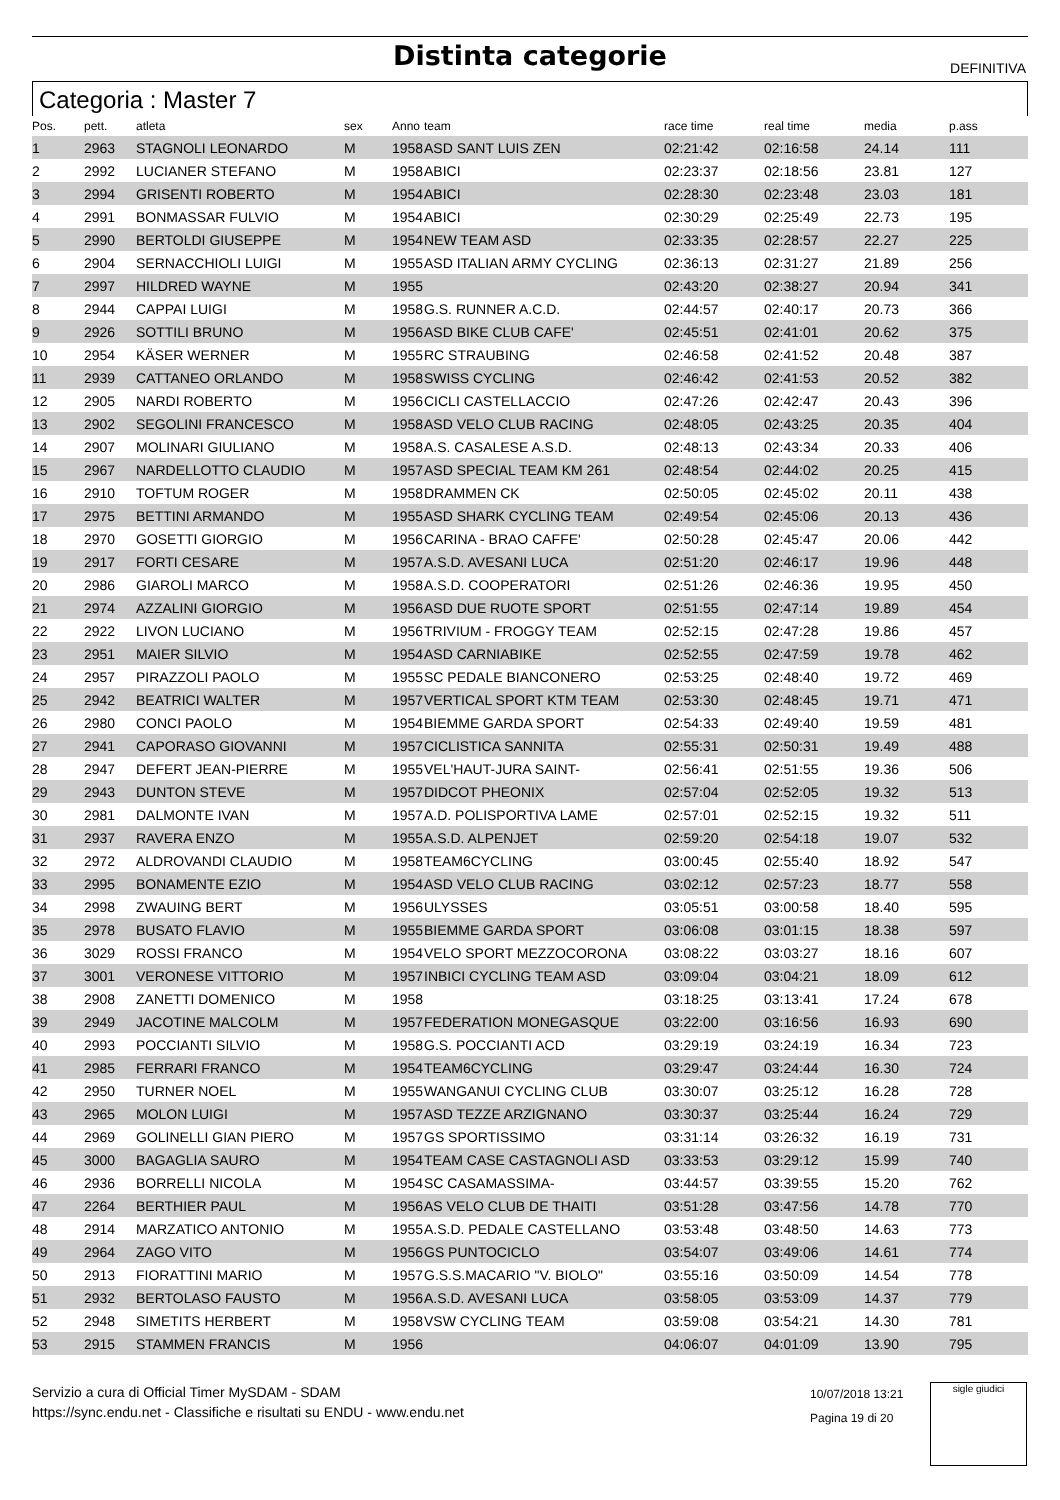Distinta categorie
DEFINITIVA
Categoria : Master 7
| Pos. | pett. | atleta | sex | Anno | team | race time | real time | media | p.ass |
| --- | --- | --- | --- | --- | --- | --- | --- | --- | --- |
| 1 | 2963 | STAGNOLI LEONARDO | M | 1958 | ASD SANT LUIS ZEN | 02:21:42 | 02:16:58 | 24.14 | 111 |
| 2 | 2992 | LUCIANER STEFANO | M | 1958 | ABICI | 02:23:37 | 02:18:56 | 23.81 | 127 |
| 3 | 2994 | GRISENTI ROBERTO | M | 1954 | ABICI | 02:28:30 | 02:23:48 | 23.03 | 181 |
| 4 | 2991 | BONMASSAR FULVIO | M | 1954 | ABICI | 02:30:29 | 02:25:49 | 22.73 | 195 |
| 5 | 2990 | BERTOLDI GIUSEPPE | M | 1954 | NEW TEAM ASD | 02:33:35 | 02:28:57 | 22.27 | 225 |
| 6 | 2904 | SERNACCHIOLI LUIGI | M | 1955 | ASD ITALIAN ARMY CYCLING | 02:36:13 | 02:31:27 | 21.89 | 256 |
| 7 | 2997 | HILDRED WAYNE | M | 1955 | | 02:43:20 | 02:38:27 | 20.94 | 341 |
| 8 | 2944 | CAPPAI LUIGI | M | 1958 | G.S. RUNNER A.C.D. | 02:44:57 | 02:40:17 | 20.73 | 366 |
| 9 | 2926 | SOTTILI BRUNO | M | 1956 | ASD BIKE CLUB CAFE' | 02:45:51 | 02:41:01 | 20.62 | 375 |
| 10 | 2954 | KÄSER WERNER | M | 1955 | RC STRAUBING | 02:46:58 | 02:41:52 | 20.48 | 387 |
| 11 | 2939 | CATTANEO ORLANDO | M | 1958 | SWISS CYCLING | 02:46:42 | 02:41:53 | 20.52 | 382 |
| 12 | 2905 | NARDI ROBERTO | M | 1956 | CICLI CASTELLACCIO | 02:47:26 | 02:42:47 | 20.43 | 396 |
| 13 | 2902 | SEGOLINI FRANCESCO | M | 1958 | ASD VELO CLUB RACING | 02:48:05 | 02:43:25 | 20.35 | 404 |
| 14 | 2907 | MOLINARI GIULIANO | M | 1958 | A.S. CASALESE A.S.D. | 02:48:13 | 02:43:34 | 20.33 | 406 |
| 15 | 2967 | NARDELLOTTO CLAUDIO | M | 1957 | ASD SPECIAL TEAM KM 261 | 02:48:54 | 02:44:02 | 20.25 | 415 |
| 16 | 2910 | TOFTUM ROGER | M | 1958 | DRAMMEN CK | 02:50:05 | 02:45:02 | 20.11 | 438 |
| 17 | 2975 | BETTINI ARMANDO | M | 1955 | ASD SHARK CYCLING TEAM | 02:49:54 | 02:45:06 | 20.13 | 436 |
| 18 | 2970 | GOSETTI GIORGIO | M | 1956 | CARINA - BRAO CAFFE' | 02:50:28 | 02:45:47 | 20.06 | 442 |
| 19 | 2917 | FORTI CESARE | M | 1957 | A.S.D. AVESANI LUCA | 02:51:20 | 02:46:17 | 19.96 | 448 |
| 20 | 2986 | GIAROLI MARCO | M | 1958 | A.S.D. COOPERATORI | 02:51:26 | 02:46:36 | 19.95 | 450 |
| 21 | 2974 | AZZALINI GIORGIO | M | 1956 | ASD DUE RUOTE SPORT | 02:51:55 | 02:47:14 | 19.89 | 454 |
| 22 | 2922 | LIVON LUCIANO | M | 1956 | TRIVIUM - FROGGY TEAM | 02:52:15 | 02:47:28 | 19.86 | 457 |
| 23 | 2951 | MAIER SILVIO | M | 1954 | ASD CARNIABIKE | 02:52:55 | 02:47:59 | 19.78 | 462 |
| 24 | 2957 | PIRAZZOLI PAOLO | M | 1955 | SC PEDALE BIANCONERO | 02:53:25 | 02:48:40 | 19.72 | 469 |
| 25 | 2942 | BEATRICI WALTER | M | 1957 | VERTICAL SPORT KTM TEAM | 02:53:30 | 02:48:45 | 19.71 | 471 |
| 26 | 2980 | CONCI PAOLO | M | 1954 | BIEMME GARDA SPORT | 02:54:33 | 02:49:40 | 19.59 | 481 |
| 27 | 2941 | CAPORASO GIOVANNI | M | 1957 | CICLISTICA SANNITA | 02:55:31 | 02:50:31 | 19.49 | 488 |
| 28 | 2947 | DEFERT JEAN-PIERRE | M | 1955 | VEL'HAUT-JURA SAINT- | 02:56:41 | 02:51:55 | 19.36 | 506 |
| 29 | 2943 | DUNTON STEVE | M | 1957 | DIDCOT PHEONIX | 02:57:04 | 02:52:05 | 19.32 | 513 |
| 30 | 2981 | DALMONTE IVAN | M | 1957 | A.D. POLISPORTIVA LAME | 02:57:01 | 02:52:15 | 19.32 | 511 |
| 31 | 2937 | RAVERA ENZO | M | 1955 | A.S.D. ALPENJET | 02:59:20 | 02:54:18 | 19.07 | 532 |
| 32 | 2972 | ALDROVANDI CLAUDIO | M | 1958 | TEAM6CYCLING | 03:00:45 | 02:55:40 | 18.92 | 547 |
| 33 | 2995 | BONAMENTE EZIO | M | 1954 | ASD VELO CLUB RACING | 03:02:12 | 02:57:23 | 18.77 | 558 |
| 34 | 2998 | ZWAUING BERT | M | 1956 | ULYSSES | 03:05:51 | 03:00:58 | 18.40 | 595 |
| 35 | 2978 | BUSATO FLAVIO | M | 1955 | BIEMME GARDA SPORT | 03:06:08 | 03:01:15 | 18.38 | 597 |
| 36 | 3029 | ROSSI FRANCO | M | 1954 | VELO SPORT MEZZOCORONA | 03:08:22 | 03:03:27 | 18.16 | 607 |
| 37 | 3001 | VERONESE VITTORIO | M | 1957 | INBICI CYCLING TEAM ASD | 03:09:04 | 03:04:21 | 18.09 | 612 |
| 38 | 2908 | ZANETTI DOMENICO | M | 1958 | | 03:18:25 | 03:13:41 | 17.24 | 678 |
| 39 | 2949 | JACOTINE MALCOLM | M | 1957 | FEDERATION MONEGASQUE | 03:22:00 | 03:16:56 | 16.93 | 690 |
| 40 | 2993 | POCCIANTI SILVIO | M | 1958 | G.S. POCCIANTI ACD | 03:29:19 | 03:24:19 | 16.34 | 723 |
| 41 | 2985 | FERRARI FRANCO | M | 1954 | TEAM6CYCLING | 03:29:47 | 03:24:44 | 16.30 | 724 |
| 42 | 2950 | TURNER NOEL | M | 1955 | WANGANUI CYCLING CLUB | 03:30:07 | 03:25:12 | 16.28 | 728 |
| 43 | 2965 | MOLON LUIGI | M | 1957 | ASD TEZZE ARZIGNANO | 03:30:37 | 03:25:44 | 16.24 | 729 |
| 44 | 2969 | GOLINELLI GIAN PIERO | M | 1957 | GS SPORTISSIMO | 03:31:14 | 03:26:32 | 16.19 | 731 |
| 45 | 3000 | BAGAGLIA SAURO | M | 1954 | TEAM CASE CASTAGNOLI ASD | 03:33:53 | 03:29:12 | 15.99 | 740 |
| 46 | 2936 | BORRELLI NICOLA | M | 1954 | SC CASAMASSIMA- | 03:44:57 | 03:39:55 | 15.20 | 762 |
| 47 | 2264 | BERTHIER PAUL | M | 1956 | AS VELO CLUB DE THAITI | 03:51:28 | 03:47:56 | 14.78 | 770 |
| 48 | 2914 | MARZATICO ANTONIO | M | 1955 | A.S.D. PEDALE CASTELLANO | 03:53:48 | 03:48:50 | 14.63 | 773 |
| 49 | 2964 | ZAGO VITO | M | 1956 | GS PUNTOCICLO | 03:54:07 | 03:49:06 | 14.61 | 774 |
| 50 | 2913 | FIORATTINI MARIO | M | 1957 | G.S.S.MACARIO "V. BIOLO" | 03:55:16 | 03:50:09 | 14.54 | 778 |
| 51 | 2932 | BERTOLASO FAUSTO | M | 1956 | A.S.D. AVESANI LUCA | 03:58:05 | 03:53:09 | 14.37 | 779 |
| 52 | 2948 | SIMETITS HERBERT | M | 1958 | VSW CYCLING TEAM | 03:59:08 | 03:54:21 | 14.30 | 781 |
| 53 | 2915 | STAMMEN FRANCIS | M | 1956 | | 04:06:07 | 04:01:09 | 13.90 | 795 |
Servizio a cura di Official Timer MySDAM - SDAM
https://sync.endu.net - Classifiche e risultati su ENDU - www.endu.net
10/07/2018 13:21
Pagina 19 di 20
sigle giudici